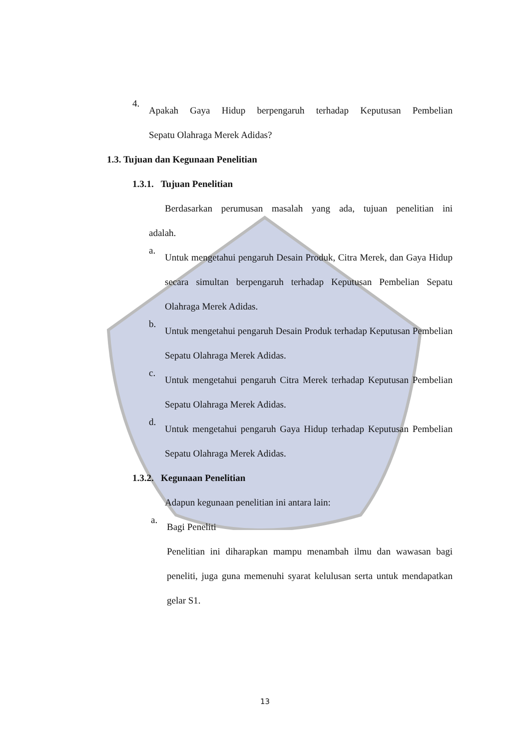4.
Apakah Gaya Hidup berpengaruh terhadap Keputusan Pembelian
Sepatu Olahraga Merek Adidas?
1.3. Tujuan dan Kegunaan Penelitian
1.3.1. Tujuan Penelitian
Berdasarkan perumusan masalah yang ada, tujuan penelitian ini
adalah.
a.
Untuk mengetahui pengaruh Desain Produk, Citra Merek, dan Gaya Hidup secara simultan berpengaruh terhadap Keputusan Pembelian Sepatu Olahraga Merek Adidas.
b.
Untuk mengetahui pengaruh Desain Produk terhadap Keputusan Pembelian Sepatu Olahraga Merek Adidas.
c.
Untuk mengetahui pengaruh Citra Merek terhadap Keputusan Pembelian Sepatu Olahraga Merek Adidas.
d.
Untuk mengetahui pengaruh Gaya Hidup terhadap Keputusan Pembelian Sepatu Olahraga Merek Adidas.
1.3.2. Kegunaan Penelitian
Adapun kegunaan penelitian ini antara lain:
a.
Bagi Peneliti
Penelitian ini diharapkan mampu menambah ilmu dan wawasan bagi peneliti, juga guna memenuhi syarat kelulusan serta untuk mendapatkan gelar S1.
13